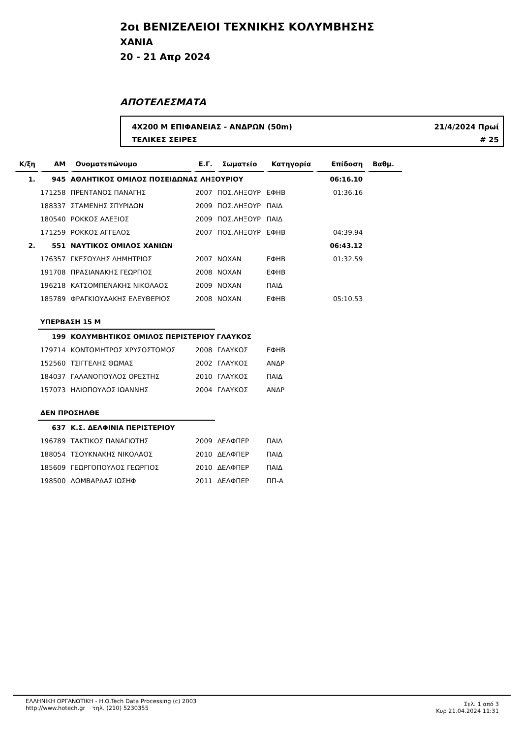2οι ΒΕΝΙΖΕΛΕΙΟΙ ΤΕΧΝΙΚΗΣ ΚΟΛΥΜΒΗΣΗΣ
ΧΑΝΙΑ
20 - 21 Απρ 2024
ΑΠΟΤΕΛΕΣΜΑΤΑ
4X200 Μ ΕΠΙΦΑΝΕΙΑΣ - ΑΝΔΡΩΝ (50m) 21/4/2024 Πρωί
ΤΕΛΙΚΕΣ ΣΕΙΡΕΣ # 25
| Κ/ξη | ΑΜ | Ονοματεπώνυμο | Ε.Γ. | Σωματείο | Κατηγορία | Επίδοση | Βαθμ. |
| --- | --- | --- | --- | --- | --- | --- | --- |
| 1. | 945 | ΑΘΛΗΤΙΚΟΣ ΟΜΙΛΟΣ ΠΟΣΕΙΔΩΝΑΣ ΛΗΞΟΥΡΙΟΥ | | | | 06:16.10 | |
| | 171258 | ΠΡΕΝΤΑΝΟΣ ΠΑΝΑΓΗΣ | 2007 | ΠΟΣ.ΛΗΞΟΥΡ | ΕΦΗΒ | 01:36.16 | |
| | 188337 | ΣΤΑΜΕΝΗΣ ΣΠΥΡΙΔΩΝ | 2009 | ΠΟΣ.ΛΗΞΟΥΡ | ΠΑΙΔ | | |
| | 180540 | ΡΟΚΚΟΣ ΑΛΕΞΙΟΣ | 2009 | ΠΟΣ.ΛΗΞΟΥΡ | ΠΑΙΔ | | |
| | 171259 | ΡΟΚΚΟΣ ΑΓΓΕΛΟΣ | 2007 | ΠΟΣ.ΛΗΞΟΥΡ | ΕΦΗΒ | 04:39.94 | |
| 2. | 551 | ΝΑΥΤΙΚΟΣ ΟΜΙΛΟΣ ΧΑΝΙΩΝ | | | | 06:43.12 | |
| | 176357 | ΓΚΕΣΟΥΛΗΣ ΔΗΜΗΤΡΙΟΣ | 2007 | ΝΟΧΑΝ | ΕΦΗΒ | 01:32.59 | |
| | 191708 | ΠΡΑΣΙΑΝΑΚΗΣ ΓΕΩΡΓΙΟΣ | 2008 | ΝΟΧΑΝ | ΕΦΗΒ | | |
| | 196218 | ΚΑΤΣΟΜΠΕΝΑΚΗΣ ΝΙΚΟΛΑΟΣ | 2009 | ΝΟΧΑΝ | ΠΑΙΔ | | |
| | 185789 | ΦΡΑΓΚΙΟΥΔΑΚΗΣ ΕΛΕΥΘΕΡΙΟΣ | 2008 | ΝΟΧΑΝ | ΕΦΗΒ | 05:10.53 | |
| | ΥΠΕΡΒΑΣΗ 15 Μ | | | | | | |
| | 199 | ΚΟΛΥΜΒΗΤΙΚΟΣ ΟΜΙΛΟΣ ΠΕΡΙΣΤΕΡΙΟΥ ΓΛΑΥΚΟΣ | | | | | |
| | 179714 | ΚΟΝΤΟΜΗΤΡΟΣ ΧΡΥΣΟΣΤΟΜΟΣ | 2008 | ΓΛΑΥΚΟΣ | ΕΦΗΒ | | |
| | 152560 | ΤΣΙΓΓΕΛΗΣ ΘΩΜΑΣ | 2002 | ΓΛΑΥΚΟΣ | ΑΝΔΡ | | |
| | 184037 | ΓΑΛΑΝΟΠΟΥΛΟΣ ΟΡΕΣΤΗΣ | 2010 | ΓΛΑΥΚΟΣ | ΠΑΙΔ | | |
| | 157073 | ΗΛΙΟΠΟΥΛΟΣ ΙΩΑΝΝΗΣ | 2004 | ΓΛΑΥΚΟΣ | ΑΝΔΡ | | |
| | ΔΕΝ ΠΡΟΣΗΛΘΕ | | | | | | |
| | 637 | Κ.Σ. ΔΕΛΦΙΝΙΑ ΠΕΡΙΣΤΕΡΙΟΥ | | | | | |
| | 196789 | ΤΑΚΤΙΚΟΣ ΠΑΝΑΓΙΩΤΗΣ | 2009 | ΔΕΛΦΠΕΡ | ΠΑΙΔ | | |
| | 188054 | ΤΣΟΥΚΝΑΚΗΣ ΝΙΚΟΛΑΟΣ | 2010 | ΔΕΛΦΠΕΡ | ΠΑΙΔ | | |
| | 185609 | ΓΕΩΡΓΟΠΟΥΛΟΣ ΓΕΩΡΓΙΟΣ | 2010 | ΔΕΛΦΠΕΡ | ΠΑΙΔ | | |
| | 198500 | ΛΟΜΒΑΡΔΑΣ ΙΩΣΗΦ | 2011 | ΔΕΛΦΠΕΡ | ΠΠ-Α | | |
ΕΛΛΗΝΙΚΗ ΟΡΓΑΝΩΤΙΚΗ - H.O.Tech Data Processing (c) 2003
http://www.hotech.gr τηλ. (210) 5230355
Σελ. 1 από 3
Κυρ 21.04.2024 11:31